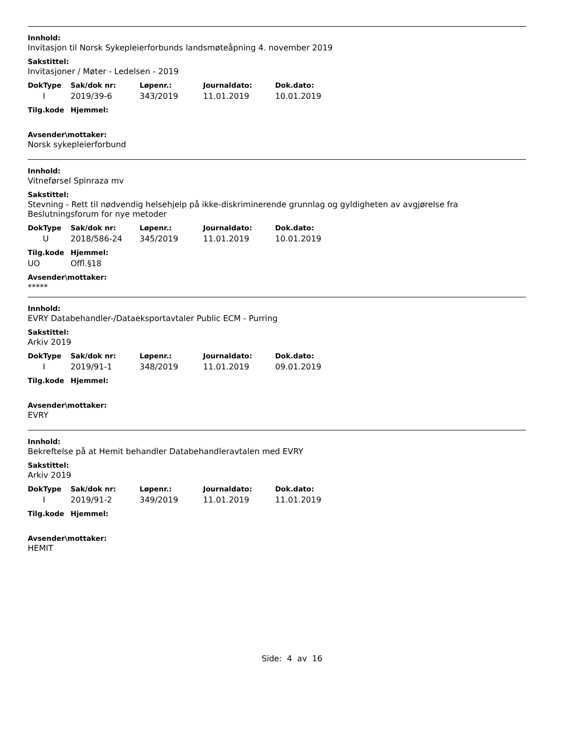Innhold:
Invitasjon til Norsk Sykepleierforbunds landsmøteåpning 4. november 2019
Sakstittel:
Invitasjoner / Møter - Ledelsen - 2019
| DokType | Sak/dok nr: | Løpenr.: | Journaldato: | Dok.dato: |
| --- | --- | --- | --- | --- |
| I | 2019/39-6 | 343/2019 | 11.01.2019 | 10.01.2019 |
| Tilg.kode | Hjemmel: |
| --- | --- |
Avsender\mottaker:
Norsk sykepleierforbund
Innhold:
Vitneførsel Spinraza mv
Sakstittel:
Stevning - Rett til nødvendig helsehjelp på ikke-diskriminerende grunnlag og gyldigheten av avgjørelse fra Beslutningsforum for nye metoder
| DokType | Sak/dok nr: | Løpenr.: | Journaldato: | Dok.dato: |
| --- | --- | --- | --- | --- |
| U | 2018/586-24 | 345/2019 | 11.01.2019 | 10.01.2019 |
| Tilg.kode | Hjemmel: |
| --- | --- |
| UO | Offl.§18 |
Avsender\mottaker:
*****
Innhold:
EVRY Databehandler-/Dataeksportavtaler Public ECM - Purring
Sakstittel:
Arkiv 2019
| DokType | Sak/dok nr: | Løpenr.: | Journaldato: | Dok.dato: |
| --- | --- | --- | --- | --- |
| I | 2019/91-1 | 348/2019 | 11.01.2019 | 09.01.2019 |
| Tilg.kode | Hjemmel: |
| --- | --- |
Avsender\mottaker:
EVRY
Innhold:
Bekreftelse på at Hemit behandler Databehandleravtalen med EVRY
Sakstittel:
Arkiv 2019
| DokType | Sak/dok nr: | Løpenr.: | Journaldato: | Dok.dato: |
| --- | --- | --- | --- | --- |
| I | 2019/91-2 | 349/2019 | 11.01.2019 | 11.01.2019 |
| Tilg.kode | Hjemmel: |
| --- | --- |
Avsender\mottaker:
HEMIT
Side: 4 av 16